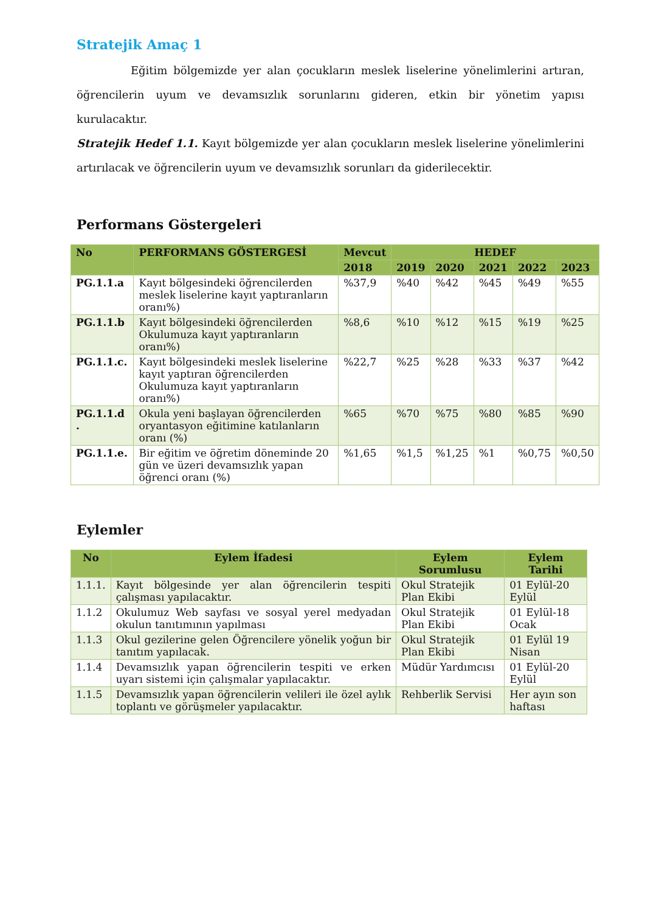Stratejik Amaç 1
Eğitim bölgemizde yer alan çocukların meslek liselerine yönelimlerini artıran, öğrencilerin uyum ve devamsızlık sorunlarını gideren, etkin bir yönetim yapısı kurulacaktır.
Stratejik Hedef 1.1. Kayıt bölgemizde yer alan çocukların meslek liselerine yönelimlerini artırılacak ve öğrencilerin uyum ve devamsızlık sorunları da giderilecektir.
Performans Göstergeleri
| No | PERFORMANS GÖSTERGESİ | Mevcut | HEDEF | | | | |
| --- | --- | --- | --- | --- | --- | --- | --- |
| | | 2018 | 2019 | 2020 | 2021 | 2022 | 2023 |
| PG.1.1.a | Kayıt bölgesindeki öğrencilerden meslek liselerine kayıt yaptıranların oranı%) | %37,9 | %40 | %42 | %45 | %49 | %55 |
| PG.1.1.b | Kayıt bölgesindeki öğrencilerden Okulumuza kayıt yaptıranların oranı%) | %8,6 | %10 | %12 | %15 | %19 | %25 |
| PG.1.1.c. | Kayıt bölgesindeki meslek liselerine kayıt yaptıran öğrencilerden Okulumuza kayıt yaptıranların oranı%) | %22,7 | %25 | %28 | %33 | %37 | %42 |
| PG.1.1.d . | Okula yeni başlayan öğrencilerden oryantasyon eğitimine katılanların oranı (%) | %65 | %70 | %75 | %80 | %85 | %90 |
| PG.1.1.e. | Bir eğitim ve öğretim döneminde 20 gün ve üzeri devamsızlık yapan öğrenci oranı (%) | %1,65 | %1,5 | %1,25 | %1 | %0,75 | %0,50 |
Eylemler
| No | Eylem İfadesi | Eylem Sorumlusu | Eylem Tarihi |
| --- | --- | --- | --- |
| 1.1.1. | Kayıt bölgesinde yer alan öğrencilerin tespiti çalışması yapılacaktır. | Okul Stratejik Plan Ekibi | 01 Eylül-20 Eylül |
| 1.1.2 | Okulumuz Web sayfası ve sosyal yerel medyadan okulun tanıtımının yapılması | Okul Stratejik Plan Ekibi | 01 Eylül-18 Ocak |
| 1.1.3 | Okul gezilerine gelen Öğrencilere yönelik yoğun bir tanıtım yapılacak. | Okul Stratejik Plan Ekibi | 01 Eylül 19 Nisan |
| 1.1.4 | Devamsızlık yapan öğrencilerin tespiti ve erken uyarı sistemi için çalışmalar yapılacaktır. | Müdür Yardımcısı | 01 Eylül-20 Eylül |
| 1.1.5 | Devamsızlık yapan öğrencilerin velileri ile özel aylık toplantı ve görüşmeler yapılacaktır. | Rehberlik Servisi | Her ayın son haftası |